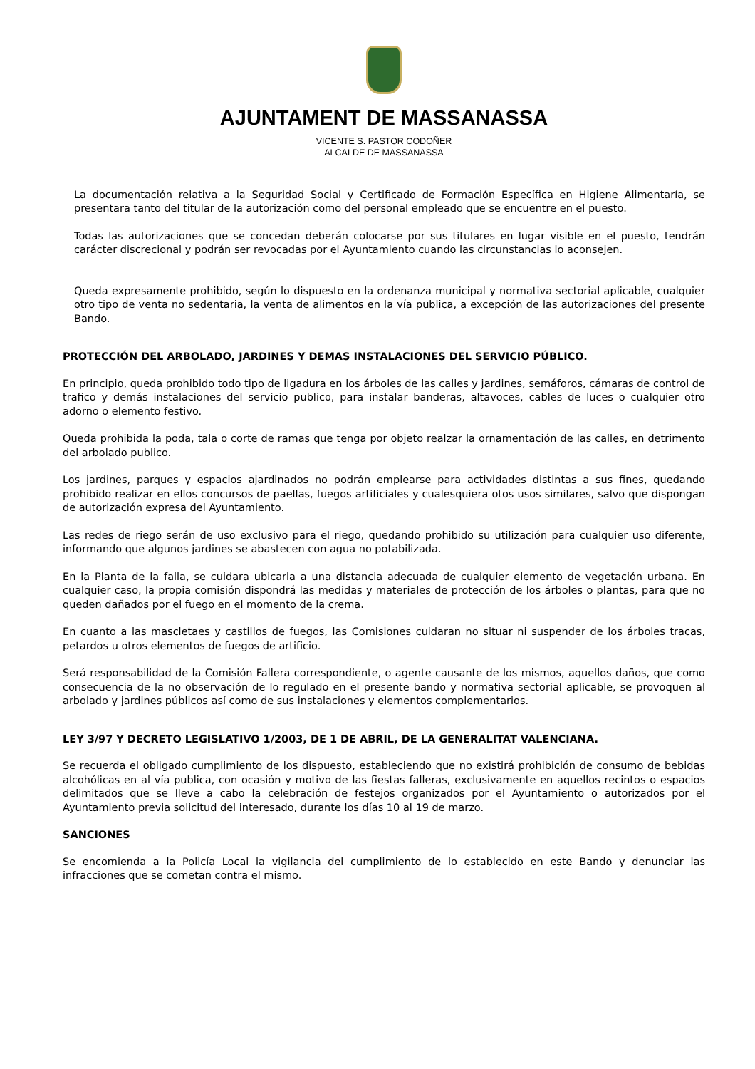AJUNTAMENT DE MASSANASSA
VICENTE S. PASTOR CODOÑER
ALCALDE DE MASSANASSA
La documentación relativa a la Seguridad Social y Certificado de Formación Específica en Higiene Alimentaría, se presentara tanto del titular de la autorización como del personal empleado que se encuentre en el puesto.
Todas las autorizaciones que se concedan deberán colocarse por sus titulares en lugar visible en el puesto, tendrán carácter discrecional y podrán ser revocadas por el Ayuntamiento cuando las circunstancias lo aconsejen.
Queda expresamente prohibido, según lo dispuesto en la ordenanza municipal y normativa sectorial aplicable, cualquier otro tipo de venta no sedentaria, la venta de alimentos en la vía publica, a excepción de las autorizaciones del presente Bando.
PROTECCIÓN DEL ARBOLADO, JARDINES Y DEMAS INSTALACIONES DEL SERVICIO PÚBLICO.
En principio, queda prohibido todo tipo de ligadura en los árboles de las calles y jardines, semáforos, cámaras de control de trafico y demás instalaciones del servicio publico, para instalar banderas, altavoces, cables de luces o cualquier otro adorno o elemento festivo.
Queda prohibida la poda, tala o corte de ramas que tenga por objeto realzar la ornamentación de las calles, en detrimento del arbolado publico.
Los jardines, parques y espacios ajardinados no podrán emplearse para actividades distintas a sus fines, quedando prohibido realizar en ellos concursos de paellas, fuegos artificiales y cualesquiera otos usos similares, salvo que dispongan de autorización expresa del Ayuntamiento.
Las redes de riego serán de uso exclusivo para el riego, quedando prohibido su utilización para cualquier uso diferente, informando que algunos jardines se abastecen con agua no potabilizada.
En la Planta de la falla, se cuidara ubicarla a una distancia adecuada de cualquier elemento de vegetación urbana. En cualquier caso, la propia comisión dispondrá las medidas y materiales de protección de los árboles o plantas, para que no queden dañados por el fuego en el momento de la crema.
En cuanto a las mascletaes y castillos de fuegos, las Comisiones cuidaran no situar ni suspender de los árboles tracas, petardos u otros elementos de fuegos de artificio.
Será responsabilidad de la Comisión Fallera correspondiente, o agente causante de los mismos, aquellos daños, que como consecuencia de la no observación de lo regulado en el presente bando y normativa sectorial aplicable, se provoquen al arbolado y jardines públicos así como de sus instalaciones y elementos complementarios.
LEY 3/97 Y DECRETO LEGISLATIVO 1/2003, DE 1 DE ABRIL, DE LA GENERALITAT VALENCIANA.
Se recuerda el obligado cumplimiento de los dispuesto, estableciendo que no existirá prohibición de consumo de bebidas alcohólicas en al vía publica, con ocasión y motivo de las fiestas falleras, exclusivamente en aquellos recintos o espacios delimitados que se lleve a cabo la celebración de festejos organizados por el Ayuntamiento o autorizados por el Ayuntamiento previa solicitud del interesado, durante los días 10 al 19 de marzo.
SANCIONES
Se encomienda a la Policía Local la vigilancia del cumplimiento de lo establecido en este Bando y denunciar las infracciones que se cometan contra el mismo.